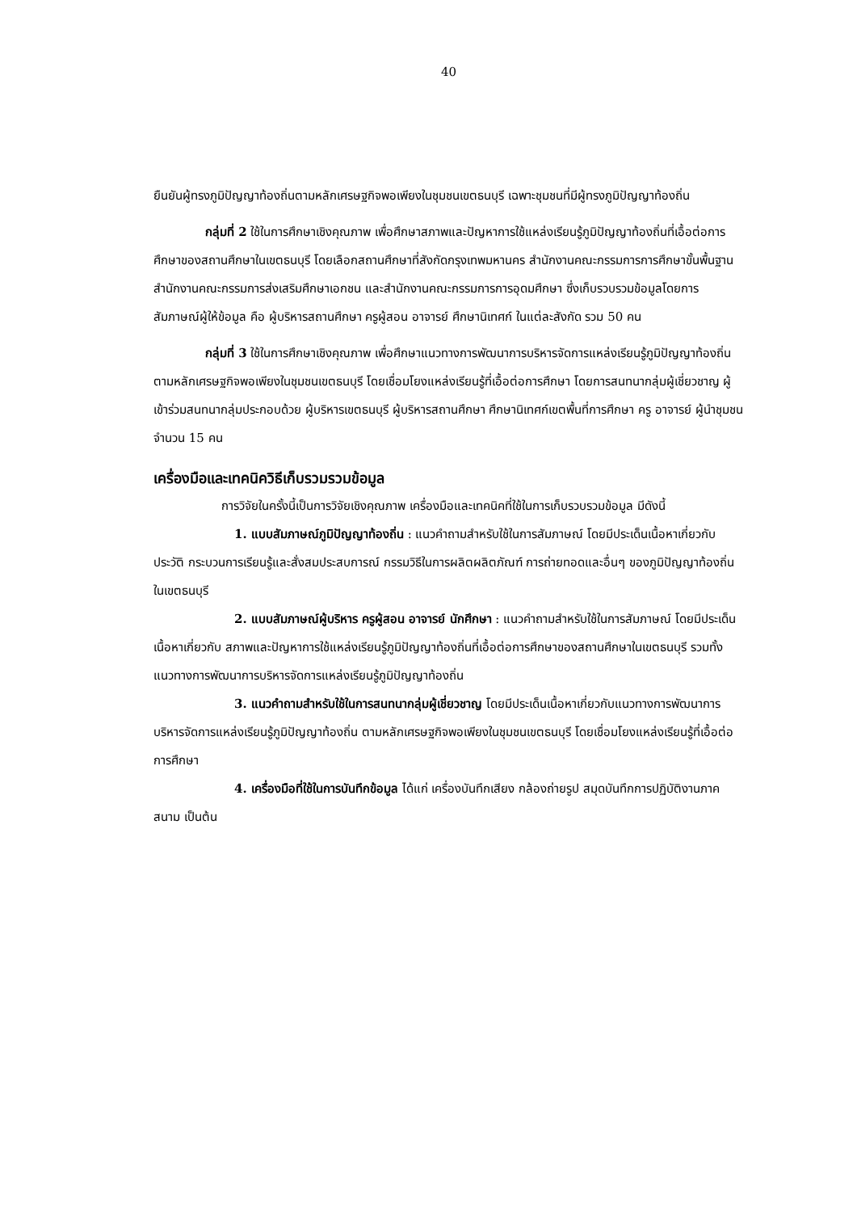40
ยืนยันผู้ทรงภูมิปัญญาท้องถิ่นตามหลักเศรษฐกิจพอเพียงในชุมชนเขตธนบุรี เฉพาะชุมชนที่มีผู้ทรงภูมิปัญญาท้องถิ่น
กลุ่มที่ 2 ใช้ในการศึกษาเชิงคุณภาพ เพื่อศึกษาสภาพและปัญหาการใช้แหล่งเรียนรู้ภูมิปัญญาท้องถิ่นที่เอื้อต่อการศึกษาของสถานศึกษาในเขตธนบุรี โดยเลือกสถานศึกษาที่สังกัดกรุงเทพมหานคร สำนักงานคณะกรรมการการศึกษาขั้นพื้นฐาน สำนักงานคณะกรรมการส่งเสริมศึกษาเอกชน และสำนักงานคณะกรรมการการอุดมศึกษา ซึ่งเก็บรวบรวมข้อมูลโดยการสัมภาษณ์ผู้ให้ข้อมูล คือ ผู้บริหารสถานศึกษา ครูผู้สอน อาจารย์ ศึกษานิเทศก์ ในแต่ละสังกัด รวม 50 คน
กลุ่มที่ 3 ใช้ในการศึกษาเชิงคุณภาพ เพื่อศึกษาแนวทางการพัฒนาการบริหารจัดการแหล่งเรียนรู้ภูมิปัญญาท้องถิ่น ตามหลักเศรษฐกิจพอเพียงในชุมชนเขตธนบุรี โดยเชื่อมโยงแหล่งเรียนรู้ที่เอื้อต่อการศึกษา โดยการสนทนากลุ่มผู้เชี่ยวชาญ ผู้เข้าร่วมสนทนากลุ่มประกอบด้วย ผู้บริหารเขตธนบุรี ผู้บริหารสถานศึกษา ศึกษานิเทศก์เขตพื้นที่การศึกษา ครู อาจารย์ ผู้นำชุมชน จำนวน 15 คน
เครื่องมือและเทคนิควิธีเก็บรวมรวมข้อมูล
การวิจัยในครั้งนี้เป็นการวิจัยเชิงคุณภาพ เครื่องมือและเทคนิคที่ใช้ในการเก็บรวบรวมข้อมูล มีดังนี้
1. แบบสัมภาษณ์ภูมิปัญญาท้องถิ่น : แนวคำถามสำหรับใช้ในการสัมภาษณ์ โดยมีประเด็นเนื้อหาเกี่ยวกับ ประวัติ กระบวนการเรียนรู้และสั่งสมประสบการณ์ กรรมวิธีในการผลิตผลิตภัณฑ์ การถ่ายทอดและอื่นๆ ของภูมิปัญญาท้องถิ่นในเขตธนบุรี
2. แบบสัมภาษณ์ผู้บริหาร ครูผู้สอน อาจารย์ นักศึกษา : แนวคำถามสำหรับใช้ในการสัมภาษณ์ โดยมีประเด็นเนื้อหาเกี่ยวกับ สภาพและปัญหาการใช้แหล่งเรียนรู้ภูมิปัญญาท้องถิ่นที่เอื้อต่อการศึกษาของสถานศึกษาในเขตธนบุรี รวมทั้งแนวทางการพัฒนาการบริหารจัดการแหล่งเรียนรู้ภูมิปัญญาท้องถิ่น
3. แนวคำถามสำหรับใช้ในการสนทนากลุ่มผู้เชี่ยวชาญ โดยมีประเด็นเนื้อหาเกี่ยวกับแนวทางการพัฒนาการบริหารจัดการแหล่งเรียนรู้ภูมิปัญญาท้องถิ่น ตามหลักเศรษฐกิจพอเพียงในชุมชนเขตธนบุรี โดยเชื่อมโยงแหล่งเรียนรู้ที่เอื้อต่อการศึกษา
4. เครื่องมือที่ใช้ในการบันทึกข้อมูล ได้แก่ เครื่องบันทึกเสียง กล้องถ่ายรูป สมุดบันทึกการปฏิบัติงานภาคสนาม เป็นต้น